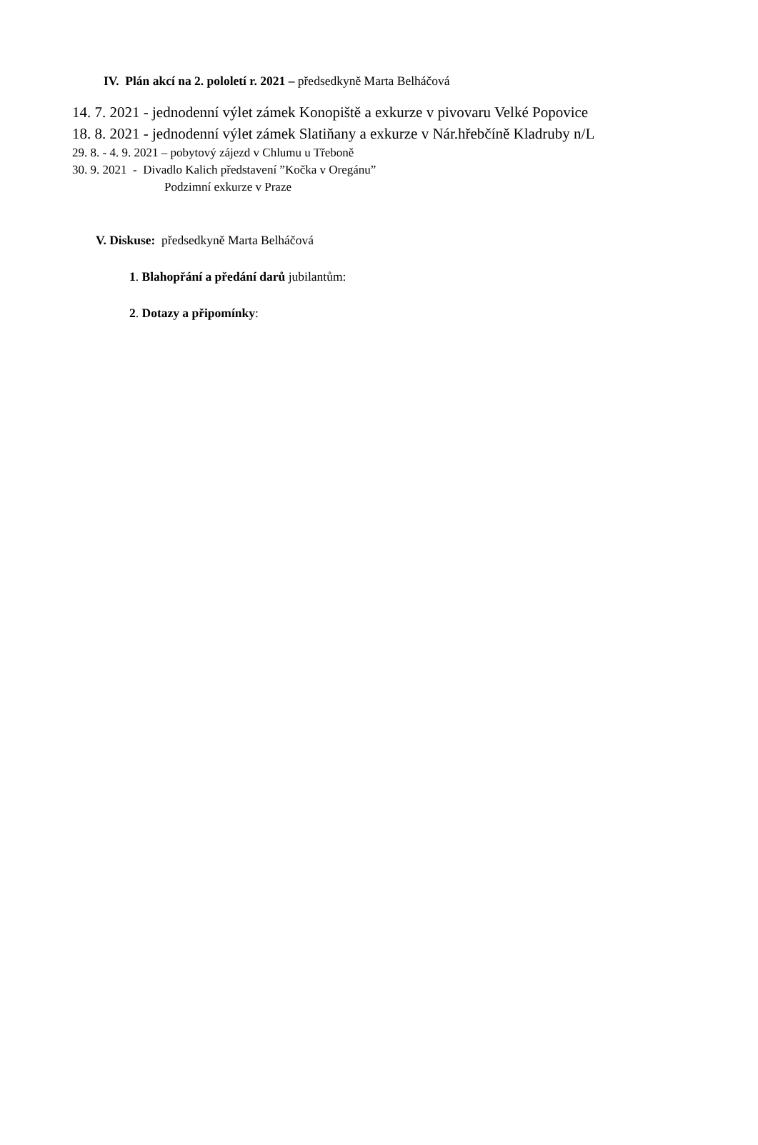IV. Plán akcí na 2. pololetí r. 2021 – předsedkyně Marta Belháčová
14. 7. 2021 - jednodenní výlet zámek Konopiště a exkurze v pivovaru Velké Popovice
18. 8. 2021 - jednodenní výlet zámek Slatiňany a exkurze v Nár.hřebčíně Kladruby n/L
29. 8. - 4. 9. 2021 – pobytový zájezd v Chlumu u Třeboně
30. 9. 2021 - Divadlo Kalich představení ”Kočka v Oregánu”
Podzimní exkurze v Praze
V. Diskuse: předsedkyně Marta Belháčová
1. Blahopřání a předání darů jubilantům:
2. Dotazy a připomínky: